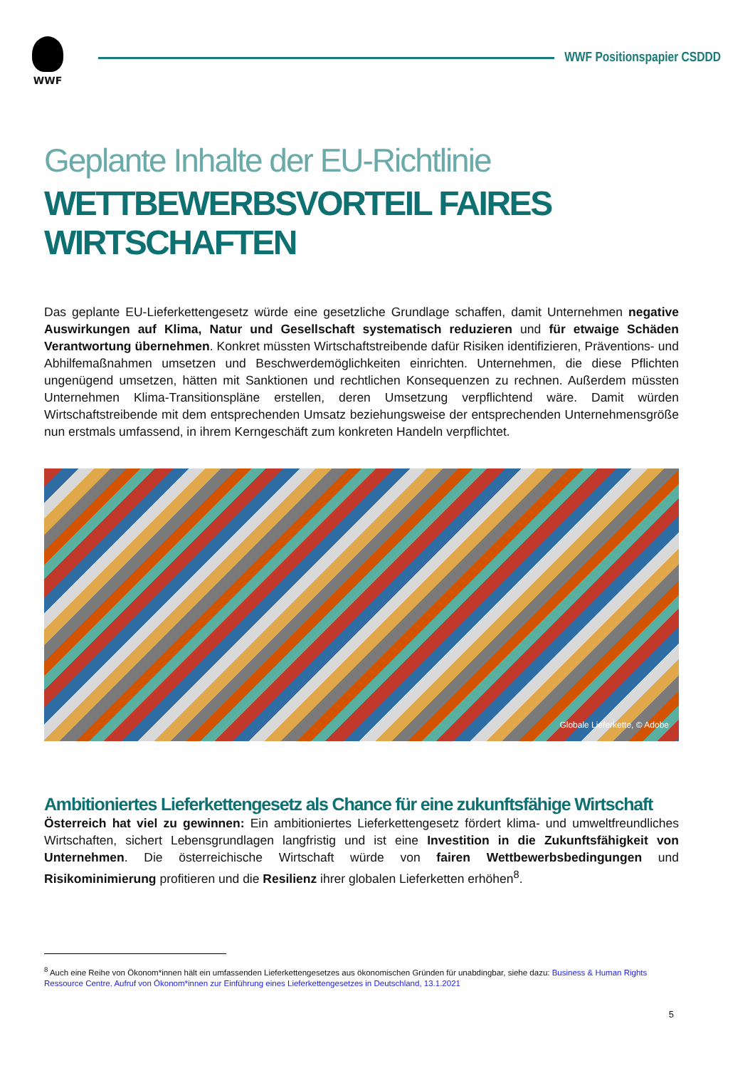WWF
WWF Positionspapier CSDDD
Geplante Inhalte der EU-Richtlinie
WETTBEWERBSVORTEIL FAIRES WIRTSCHAFTEN
Das geplante EU-Lieferkettengesetz würde eine gesetzliche Grundlage schaffen, damit Unternehmen negative Auswirkungen auf Klima, Natur und Gesellschaft systematisch reduzieren und für etwaige Schäden Verantwortung übernehmen. Konkret müssten Wirtschaftstreibende dafür Risiken identifizieren, Präventions- und Abhilfemaßnahmen umsetzen und Beschwerdemöglichkeiten einrichten. Unternehmen, die diese Pflichten ungenügend umsetzen, hätten mit Sanktionen und rechtlichen Konsequenzen zu rechnen. Außerdem müssten Unternehmen Klima-Transitionspläne erstellen, deren Umsetzung verpflichtend wäre. Damit würden Wirtschaftstreibende mit dem entsprechenden Umsatz beziehungsweise der entsprechenden Unternehmensgröße nun erstmals umfassend, in ihrem Kerngeschäft zum konkreten Handeln verpflichtet.
Globale Lieferkette, © Adobe
Ambitioniertes Lieferkettengesetz als Chance für eine zukunftsfähige Wirtschaft
Österreich hat viel zu gewinnen: Ein ambitioniertes Lieferkettengesetz fördert klima- und umweltfreundliches Wirtschaften, sichert Lebensgrundlagen langfristig und ist eine Investition in die Zukunftsfähigkeit von Unternehmen. Die österreichische Wirtschaft würde von fairen Wettbewerbsbedingungen und Risikominimierung profitieren und die Resilienz ihrer globalen Lieferketten erhöhen<sup>8</sup>.
<sup>8</sup> Auch eine Reihe von Ökonom*innen hält ein umfassenden Lieferkettengesetzes aus ökonomischen Gründen für unabdingbar, siehe dazu: Business & Human Rights Ressource Centre. Aufruf von Ökonom*innen zur Einführung eines Lieferkettengesetzes in Deutschland, 13.1.2021
5